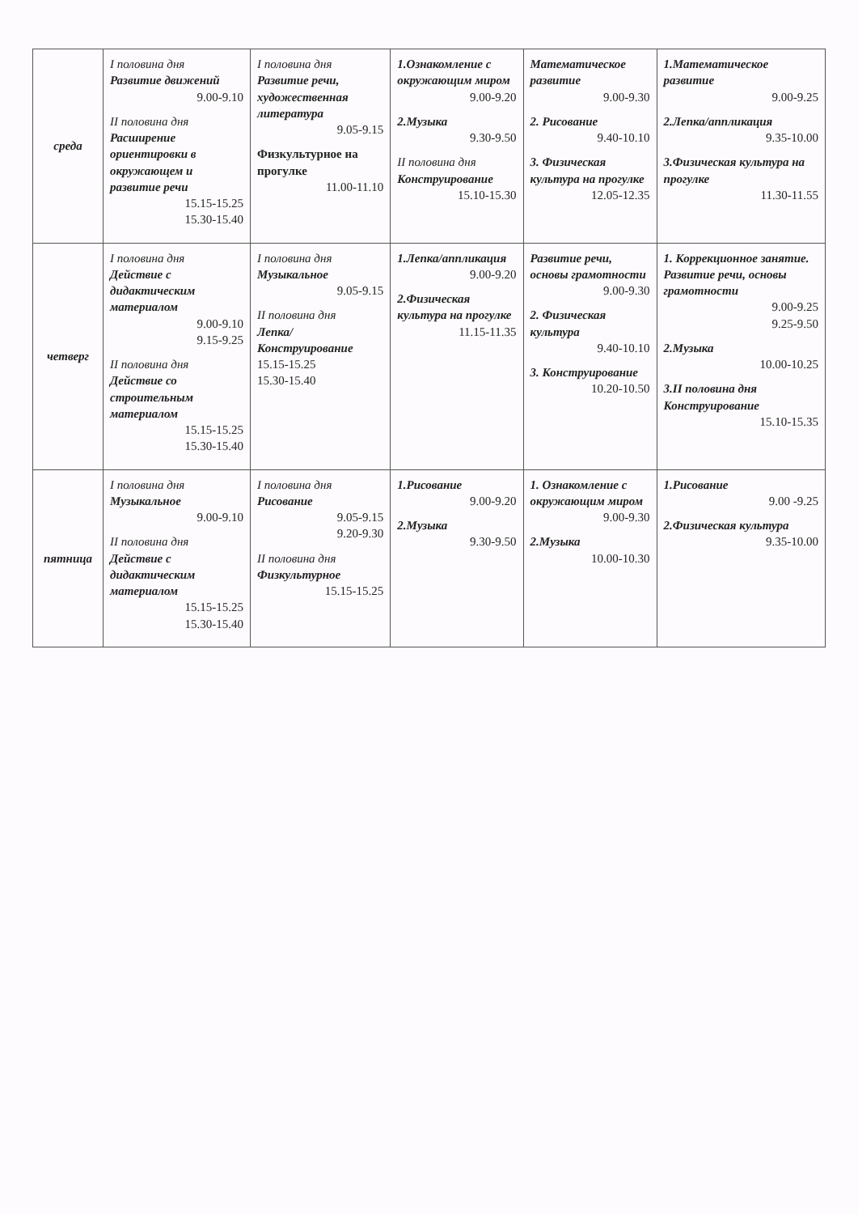| среда | I половина дня Развитие движений 9.00-9.10 II половина дня Расширение ориентировки в окружающем и развитие речи 15.15-15.25 15.30-15.40 | I половина дня Развитие речи, художественная литература 9.05-9.15 Физкультурное на прогулке 11.00-11.10 | 1.Ознакомление с окружающим миром 9.00-9.20 2.Музыка 9.30-9.50 II половина дня Конструирование 15.10-15.30 | Математическое развитие 9.00-9.30 2. Рисование 9.40-10.10 3. Физическая культура на прогулке 12.05-12.35 | 1.Математическое развитие 9.00-9.25 2.Лепка/аппликация 9.35-10.00 3.Физическая культура на прогулке 11.30-11.55 |
| четверг | I половина дня Действие с дидактическим материалом 9.00-9.10 9.15-9.25 II половина дня Действие со строительным материалом 15.15-15.25 15.30-15.40 | I половина дня Музыкальное 9.05-9.15 II половина дня Лепка/Конструирование 15.15-15.25 15.30-15.40 | 1.Лепка/аппликация 9.00-9.20 2.Физическая культура на прогулке 11.15-11.35 | Развитие речи, основы грамотности 9.00-9.30 2. Физическая культура 9.40-10.10 3. Конструирование 10.20-10.50 | 1. Коррекционное занятие. Развитие речи, основы грамотности 9.00-9.25 9.25-9.50 2.Музыка 10.00-10.25 3.II половина дня Конструирование 15.10-15.35 |
| пятница | I половина дня Музыкальное 9.00-9.10 II половина дня Действие с дидактическим материалом 15.15-15.25 15.30-15.40 | I половина дня Рисование 9.05-9.15 9.20-9.30 II половина дня Физкультурное 15.15-15.25 | 1.Рисование 9.00-9.20 2.Музыка 9.30-9.50 | 1. Ознакомление с окружающим миром 9.00-9.30 2.Музыка 10.00-10.30 | 1.Рисование 9.00 -9.25 2.Физическая культура 9.35-10.00 |